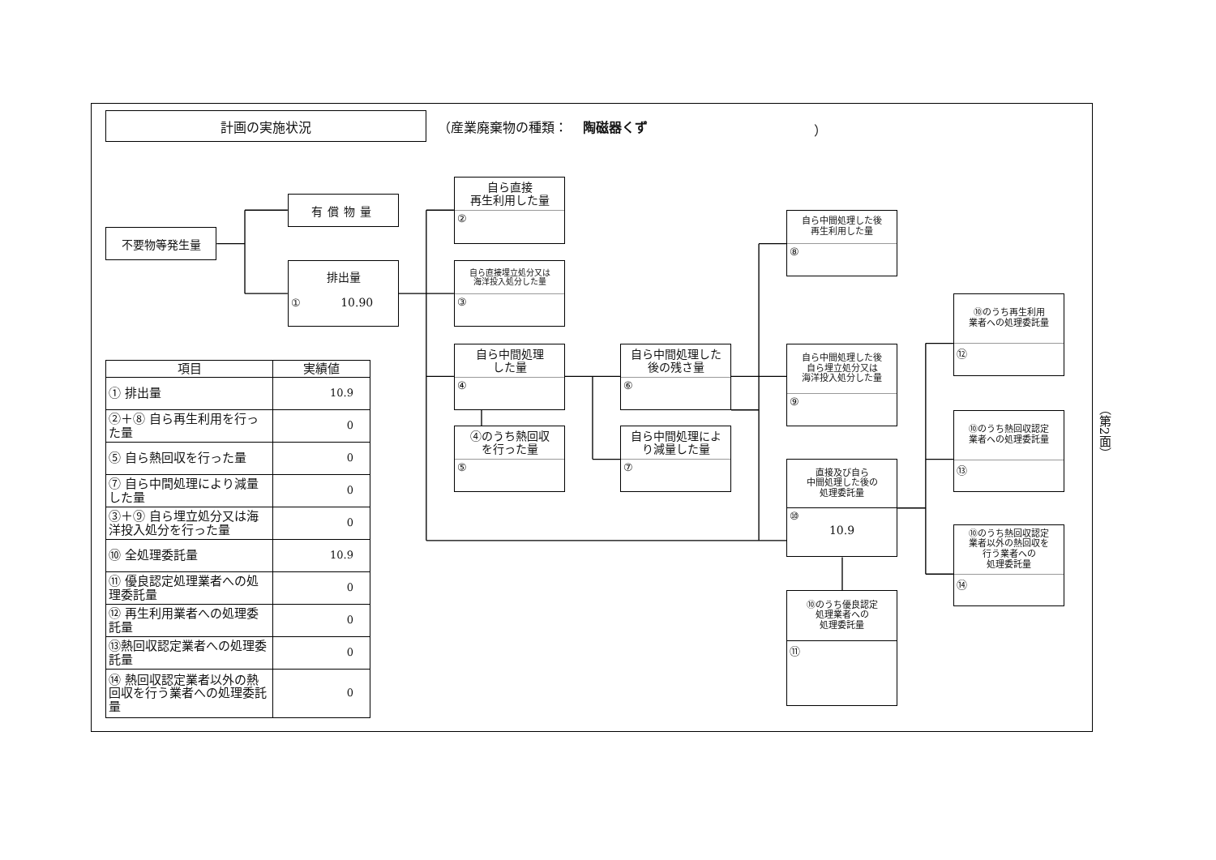計画の実施状況
（産業廃棄物の種類： 陶磁器くず ）
不要物等発生量
有償物量
排出量
① 10.90
自ら直接
再生利用した量
②
自ら直接埋立処分又は
海洋投入処分した量
③
自ら中間処理
した量
④
④のうち熱回収
を行った量
⑤
自ら中間処理した
後の残さ量
⑥
自ら中間処理によ
り減量した量
⑦
自ら中間処理した後
再生利用した量
⑧
自ら中間処理した後
自ら埋立処分又は
海洋投入処分した量
⑨
直接及び自ら
中間処理した後の
処理委託量
⑩
10.9
⑩のうち優良認定
処理業者への
処理委託量
⑪
⑩のうち再生利用
業者への処理委託量
⑫
⑩のうち熱回収認定
業者への処理委託量
⑬
⑩のうち熱回収認定
業者以外の熱回収を
行う業者への
処理委託量
⑭
| 項目 | 実績値 |
| --- | --- |
| ① 排出量 | 10.9 |
| ②＋⑧ 自ら再生利用を行った量 | 0 |
| ⑤ 自ら熱回収を行った量 | 0 |
| ⑦ 自ら中間処理により減量した量 | 0 |
| ③＋⑨ 自ら埋立処分又は海洋投入処分を行った量 | 0 |
| ⑩ 全処理委託量 | 10.9 |
| ⑪ 優良認定処理業者への処理委託量 | 0 |
| ⑫ 再生利用業者への処理委託量 | 0 |
| ⑬熱回収認定業者への処理委託量 | 0 |
| ⑭ 熱回収認定業者以外の熱回収を行う業者への処理委託量 | 0 |
（第2面）